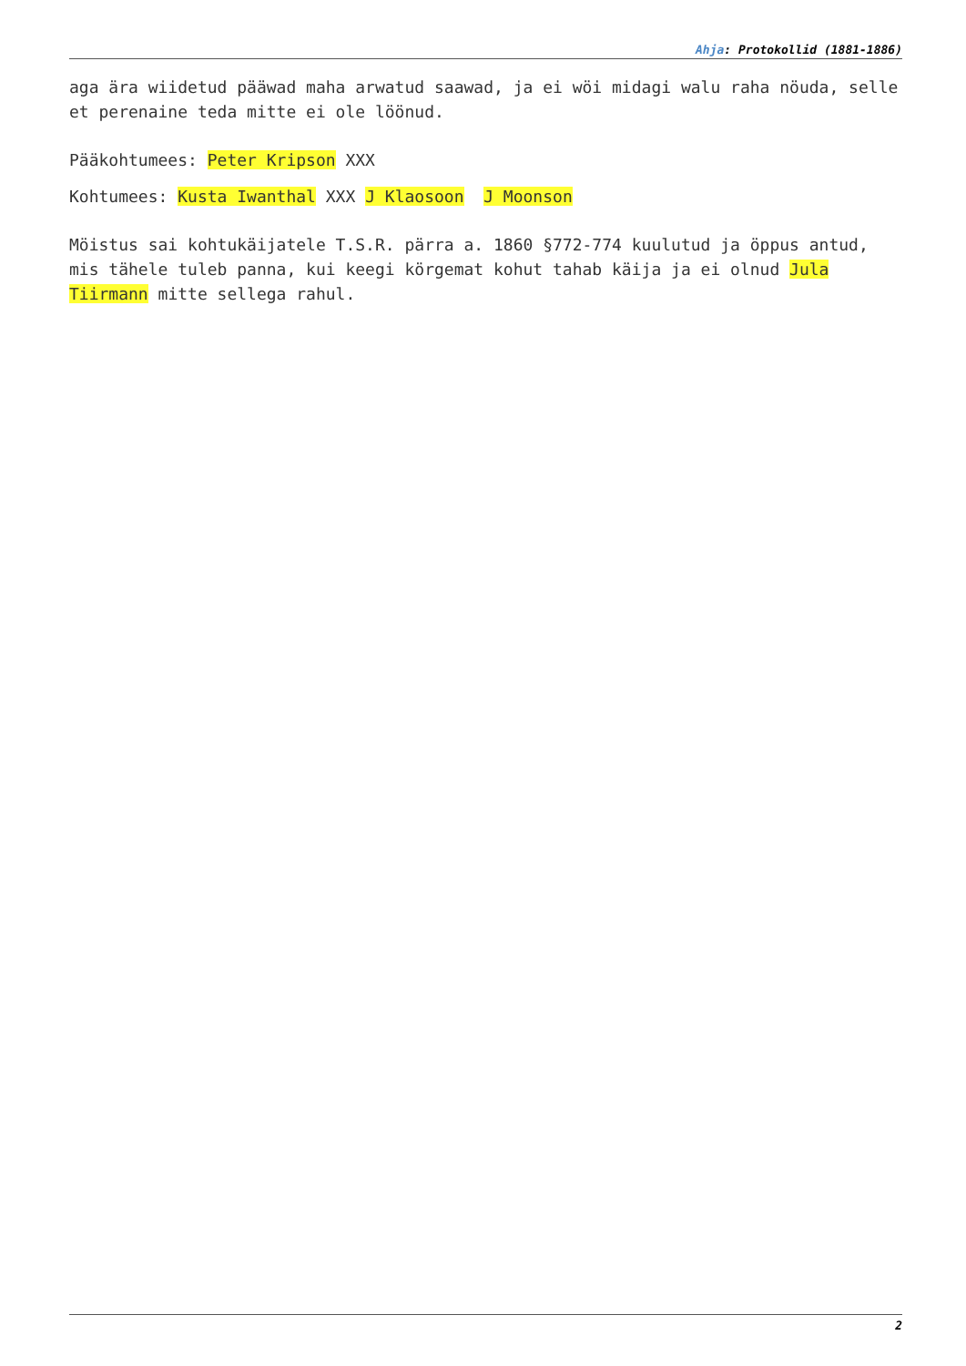Ahja: Protokollid (1881-1886)
aga ära wiidetud pääwad maha arwatud saawad, ja ei wöi midagi walu raha nöuda, selle et perenaine teda mitte ei ole löönud.
Pääkohtumees: Peter Kripson XXX
Kohtumees: Kusta Iwanthal XXX J Klaosoon J Moonson
Möistus sai kohtukäijatele T.S.R. pärra a. 1860 §772-774 kuulutud ja öppus antud, mis tähele tuleb panna, kui keegi körgemat kohut tahab käija ja ei olnud Jula Tiirmann mitte sellega rahul.
2